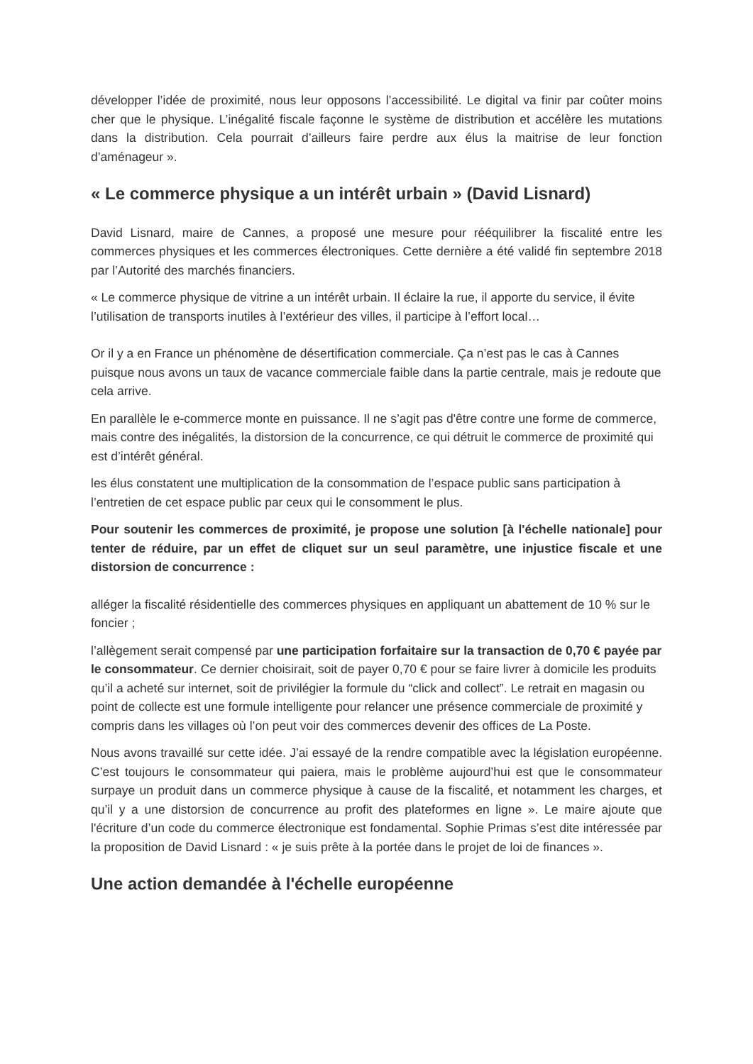développer l’idée de proximité, nous leur opposons l’accessibilité. Le digital va finir par coûter moins cher que le physique. L’inégalité fiscale façonne le système de distribution et accélère les mutations dans la distribution. Cela pourrait d’ailleurs faire perdre aux élus la maitrise de leur fonction d’aménageur ».
« Le commerce physique a un intérêt urbain » (David Lisnard)
David Lisnard, maire de Cannes, a proposé une mesure pour rééquilibrer la fiscalité entre les commerces physiques et les commerces électroniques. Cette dernière a été validé fin septembre 2018 par l’Autorité des marchés financiers.
« Le commerce physique de vitrine a un intérêt urbain. Il éclaire la rue, il apporte du service, il évite l’utilisation de transports inutiles à l’extérieur des villes, il participe à l’effort local…
Or il y a en France un phénomène de désertification commerciale. Ça n’est pas le cas à Cannes puisque nous avons un taux de vacance commerciale faible dans la partie centrale, mais je redoute que cela arrive.
En parallèle le e-commerce monte en puissance. Il ne s’agit pas d'être contre une forme de commerce, mais contre des inégalités, la distorsion de la concurrence, ce qui détruit le commerce de proximité qui est d’intérêt général.
les élus constatent une multiplication de la consommation de l’espace public sans participation à l’entretien de cet espace public par ceux qui le consomment le plus.
Pour soutenir les commerces de proximité, je propose une solution [à l'échelle nationale] pour tenter de réduire, par un effet de cliquet sur un seul paramètre, une injustice fiscale et une distorsion de concurrence :
alléger la fiscalité résidentielle des commerces physiques en appliquant un abattement de 10 % sur le foncier ;
l’allègement serait compensé par une participation forfaitaire sur la transaction de 0,70 € payée par le consommateur. Ce dernier choisirait, soit de payer 0,70 € pour se faire livrer à domicile les produits qu’il a acheté sur internet, soit de privilégier la formule du “click and collect”. Le retrait en magasin ou point de collecte est une formule intelligente pour relancer une présence commerciale de proximité y compris dans les villages où l’on peut voir des commerces devenir des offices de La Poste.
Nous avons travaillé sur cette idée. J’ai essayé de la rendre compatible avec la législation européenne. C’est toujours le consommateur qui paiera, mais le problème aujourd’hui est que le consommateur surpaye un produit dans un commerce physique à cause de la fiscalité, et notamment les charges, et qu’il y a une distorsion de concurrence au profit des plateformes en ligne ». Le maire ajoute que l'écriture d’un code du commerce électronique est fondamental. Sophie Primas s’est dite intéressée par la proposition de David Lisnard : « je suis prête à la portée dans le projet de loi de finances ».
Une action demandée à l'échelle européenne